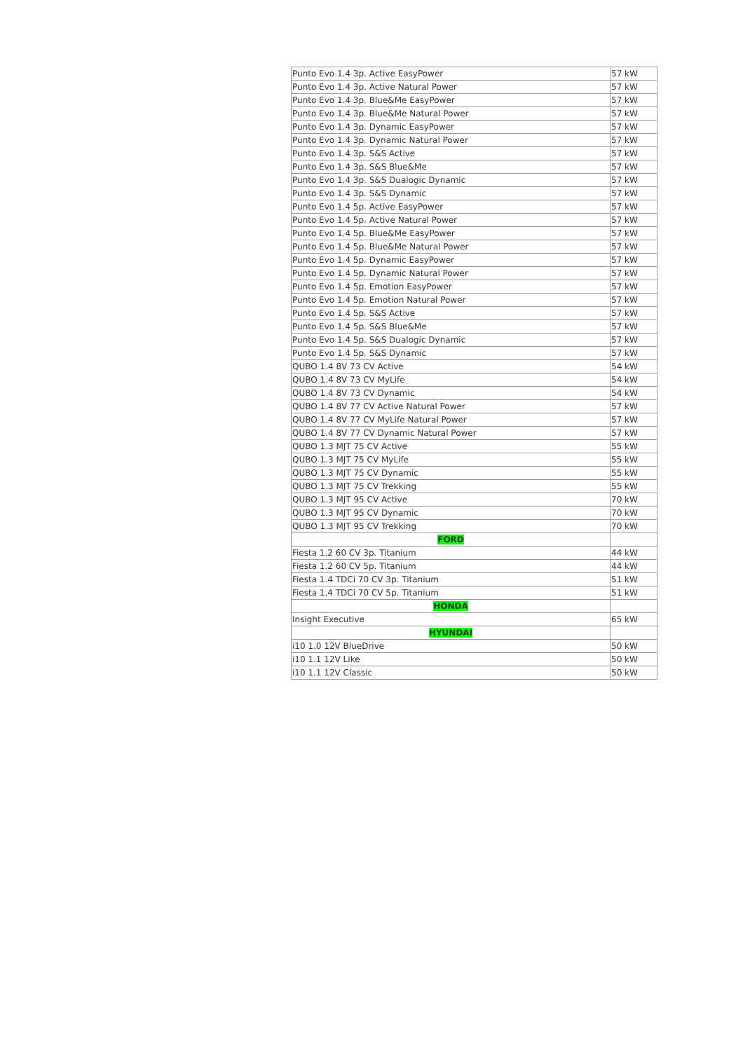| Punto Evo 1.4 3p. Active EasyPower | 57 kW |
| Punto Evo 1.4 3p. Active Natural Power | 57 kW |
| Punto Evo 1.4 3p. Blue&Me EasyPower | 57 kW |
| Punto Evo 1.4 3p. Blue&Me Natural Power | 57 kW |
| Punto Evo 1.4 3p. Dynamic EasyPower | 57 kW |
| Punto Evo 1.4 3p. Dynamic Natural Power | 57 kW |
| Punto Evo 1.4 3p. S&S Active | 57 kW |
| Punto Evo 1.4 3p. S&S Blue&Me | 57 kW |
| Punto Evo 1.4 3p. S&S Dualogic Dynamic | 57 kW |
| Punto Evo 1.4 3p. S&S Dynamic | 57 kW |
| Punto Evo 1.4 5p. Active EasyPower | 57 kW |
| Punto Evo 1.4 5p. Active Natural Power | 57 kW |
| Punto Evo 1.4 5p. Blue&Me EasyPower | 57 kW |
| Punto Evo 1.4 5p. Blue&Me Natural Power | 57 kW |
| Punto Evo 1.4 5p. Dynamic EasyPower | 57 kW |
| Punto Evo 1.4 5p. Dynamic Natural Power | 57 kW |
| Punto Evo 1.4 5p. Emotion EasyPower | 57 kW |
| Punto Evo 1.4 5p. Emotion Natural Power | 57 kW |
| Punto Evo 1.4 5p. S&S Active | 57 kW |
| Punto Evo 1.4 5p. S&S Blue&Me | 57 kW |
| Punto Evo 1.4 5p. S&S Dualogic Dynamic | 57 kW |
| Punto Evo 1.4 5p. S&S Dynamic | 57 kW |
| QUBO 1.4 8V 73 CV Active | 54 kW |
| QUBO 1.4 8V 73 CV MyLife | 54 kW |
| QUBO 1.4 8V 73 CV Dynamic | 54 kW |
| QUBO 1.4 8V 77 CV Active Natural Power | 57 kW |
| QUBO 1.4 8V 77 CV MyLife Natural Power | 57 kW |
| QUBO 1.4 8V 77 CV Dynamic Natural Power | 57 kW |
| QUBO 1.3 MJT 75 CV Active | 55 kW |
| QUBO 1.3 MJT 75 CV MyLife | 55 kW |
| QUBO 1.3 MJT 75 CV Dynamic | 55 kW |
| QUBO 1.3 MJT 75 CV Trekking | 55 kW |
| QUBO 1.3 MJT 95 CV Active | 70 kW |
| QUBO 1.3 MJT 95 CV Dynamic | 70 kW |
| QUBO 1.3 MJT 95 CV Trekking | 70 kW |
| FORD | |
| Fiesta 1.2 60 CV 3p. Titanium | 44 kW |
| Fiesta 1.2 60 CV 5p. Titanium | 44 kW |
| Fiesta 1.4 TDCi 70 CV 3p. Titanium | 51 kW |
| Fiesta 1.4 TDCi 70 CV 5p. Titanium | 51 kW |
| HONDA | |
| Insight Executive | 65 kW |
| HYUNDAI | |
| i10 1.0 12V BlueDrive | 50 kW |
| i10 1.1 12V Like | 50 kW |
| i10 1.1 12V Classic | 50 kW |